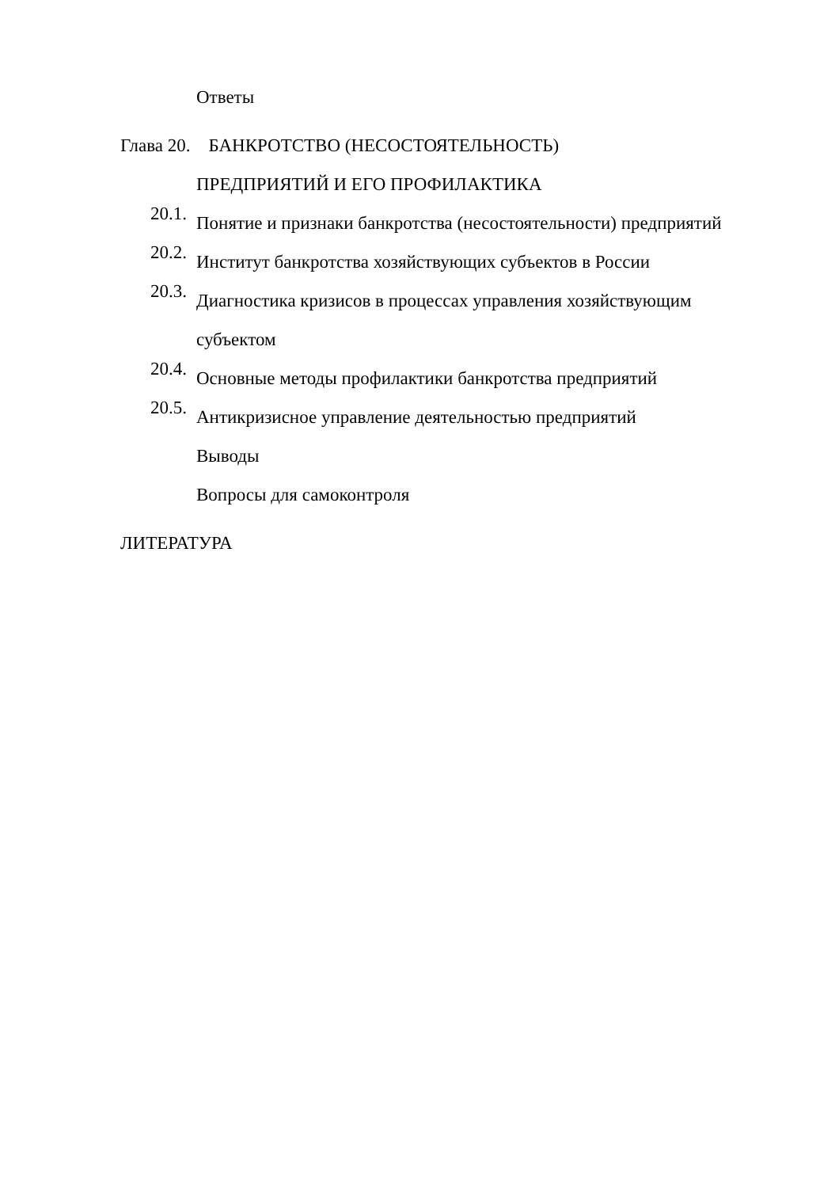Ответы
Глава 20. БАНКРОТСТВО (НЕСОСТОЯТЕЛЬНОСТЬ)
ПРЕДПРИЯТИЙ И ЕГО ПРОФИЛАКТИКА
20.1.
Понятие и признаки банкротства (несостоятельности) предприятий
20.2.
Институт банкротства хозяйствующих субъектов в России
20.3.
Диагностика кризисов в процессах управления хозяйствующим
субъектом
20.4.
Основные методы профилактики банкротства предприятий
20.5.
Антикризисное управление деятельностью предприятий
Выводы
Вопросы для самоконтроля
ЛИТЕРАТУРА